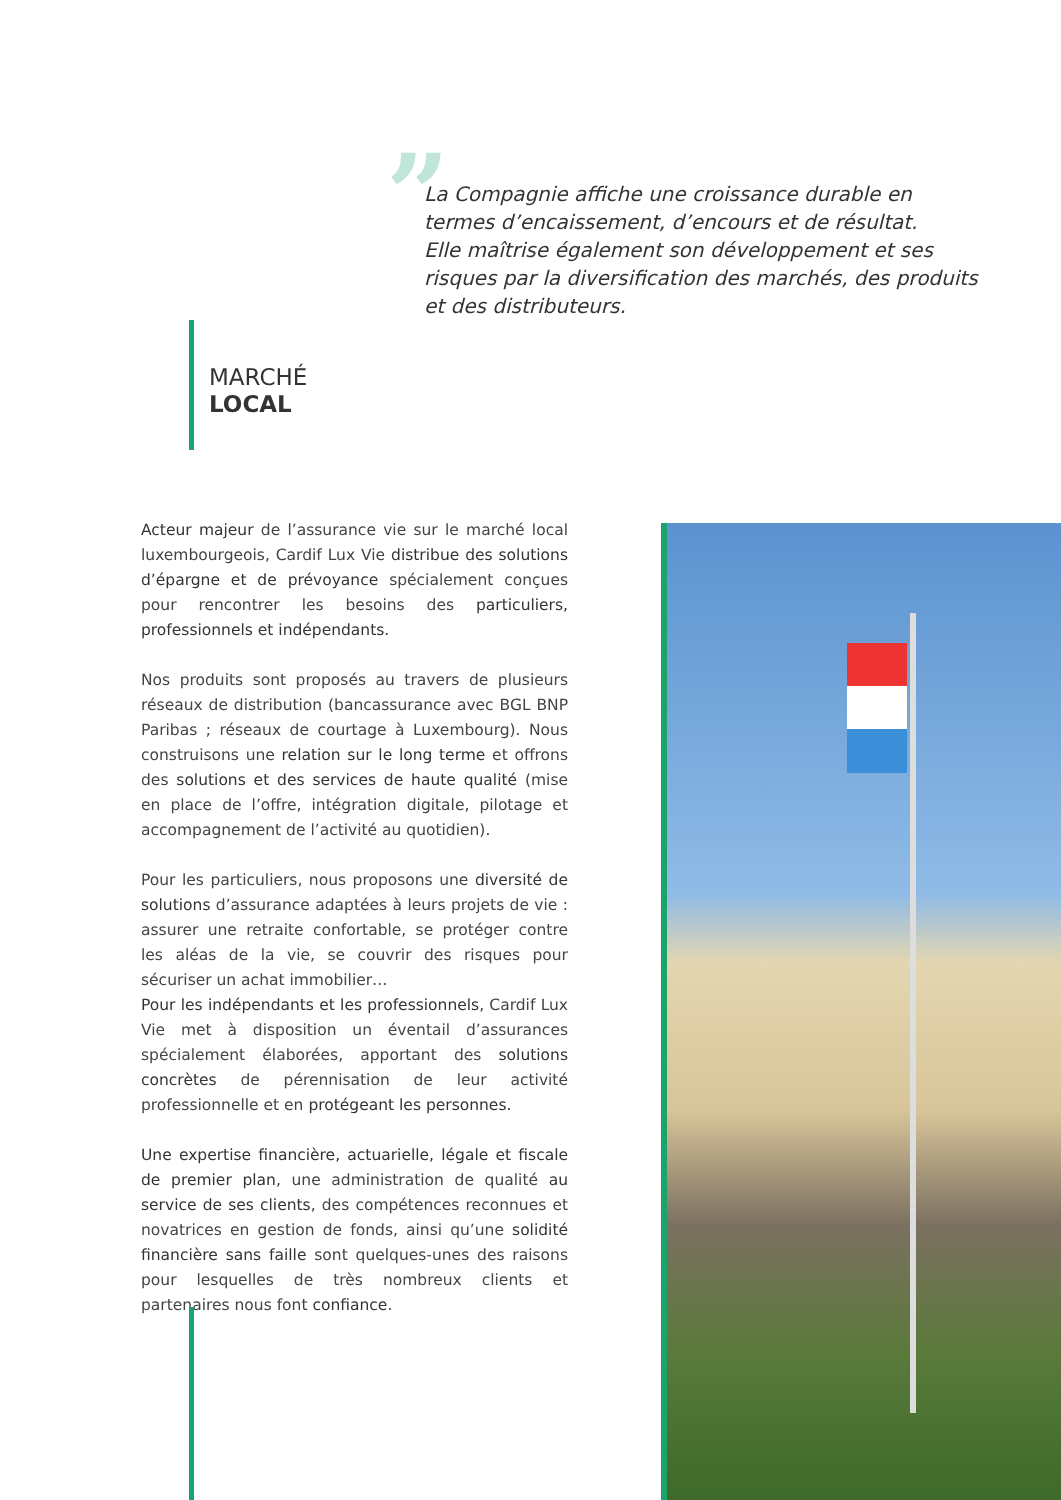”
La Compagnie affiche une croissance durable en termes d’encaissement, d’encours et de résultat.
Elle maîtrise également son développement et ses risques par la diversification des marchés, des produits et des distributeurs.
MARCHÉ
LOCAL
Acteur majeur de l’assurance vie sur le marché local luxembourgeois, Cardif Lux Vie distribue des solutions d’épargne et de prévoyance spécialement conçues pour rencontrer les besoins des particuliers, professionnels et indépendants.
Nos produits sont proposés au travers de plusieurs réseaux de distribution (bancassurance avec BGL BNP Paribas ; réseaux de courtage à Luxembourg). Nous construisons une relation sur le long terme et offrons des solutions et des services de haute qualité (mise en place de l’offre, intégration digitale, pilotage et accompagnement de l’activité au quotidien).
Pour les particuliers, nous proposons une diversité de solutions d’assurance adaptées à leurs projets de vie : assurer une retraite confortable, se protéger contre les aléas de la vie, se couvrir des risques pour sécuriser un achat immobilier…
Pour les indépendants et les professionnels, Cardif Lux Vie met à disposition un éventail d’assurances spécialement élaborées, apportant des solutions concrètes de pérennisation de leur activité professionnelle et en protégeant les personnes.
Une expertise financière, actuarielle, légale et fiscale de premier plan, une administration de qualité au service de ses clients, des compétences reconnues et novatrices en gestion de fonds, ainsi qu’une solidité financière sans faille sont quelques-unes des raisons pour lesquelles de très nombreux clients et partenaires nous font confiance.